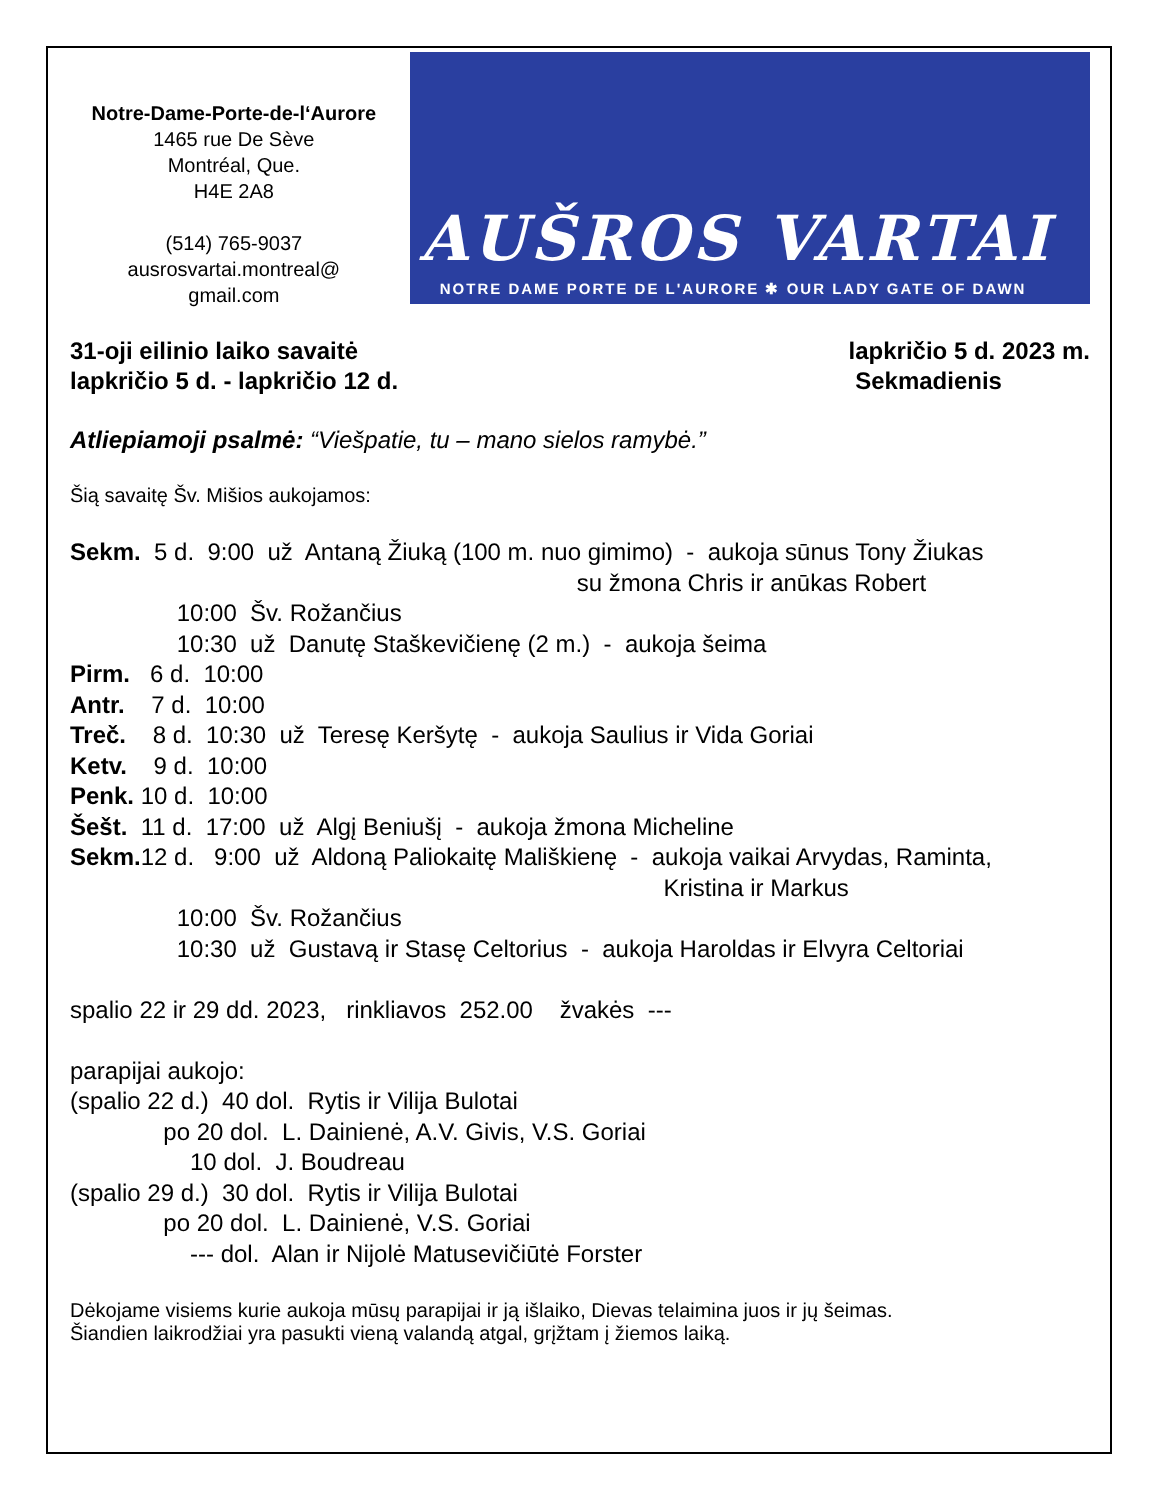Notre-Dame-Porte-de-l‘Aurore
1465 rue De Sève
Montréal, Que.
H4E 2A8
(514) 765-9037
ausrosvartai.montreal@
gmail.com
AUŠROS VARTAI
NOTRE DAME PORTE DE L'AURORE ✱ OUR LADY GATE OF DAWN
31-oji eilinio laiko savaitė
lapkričio 5 d. - lapkričio 12 d.
lapkričio 5 d. 2023 m.
Sekmadienis
Atliepiamoji psalmė: “Viešpatie, tu – mano sielos ramybė.”
Šią savaitę Šv. Mišios aukojamos:
Sekm. 5 d. 9:00 už Antaną Žiuką (100 m. nuo gimimo) - aukoja sūnus Tony Žiukas su žmona Chris ir anūkas Robert 10:00 Šv. Rožančius 10:30 už Danutę Staškevičienę (2 m.) - aukoja šeima Pirm. 6 d. 10:00 Antr. 7 d. 10:00 Treč. 8 d. 10:30 už Teresę Keršytę - aukoja Saulius ir Vida Goriai Ketv. 9 d. 10:00 Penk. 10 d. 10:00 Šešt. 11 d. 17:00 už Algį Beniušį - aukoja žmona Micheline Sekm. 12 d. 9:00 už Aldoną Paliokaitę Mališkienę - aukoja vaikai Arvydas, Raminta, Kristina ir Markus 10:00 Šv. Rožančius 10:30 už Gustavą ir Stasę Celtorius - aukoja Haroldas ir Elvyra Celtoriai spalio 22 ir 29 dd. 2023, rinkliavos 252.00 žvakės --- parapijai aukojo: (spalio 22 d.) 40 dol. Rytis ir Vilija Bulotai po 20 dol. L. Dainienė, A.V. Givis, V.S. Goriai 10 dol. J. Boudreau (spalio 29 d.) 30 dol. Rytis ir Vilija Bulotai po 20 dol. L. Dainienė, V.S. Goriai --- dol. Alan ir Nijolė Matusevičiūtė Forster
Dėkojame visiems kurie aukoja mūsų parapijai ir ją išlaiko, Dievas telaimina juos ir jų šeimas.
Šiandien laikrodžiai yra pasukti vieną valandą atgal, grįžtam į žiemos laiką.